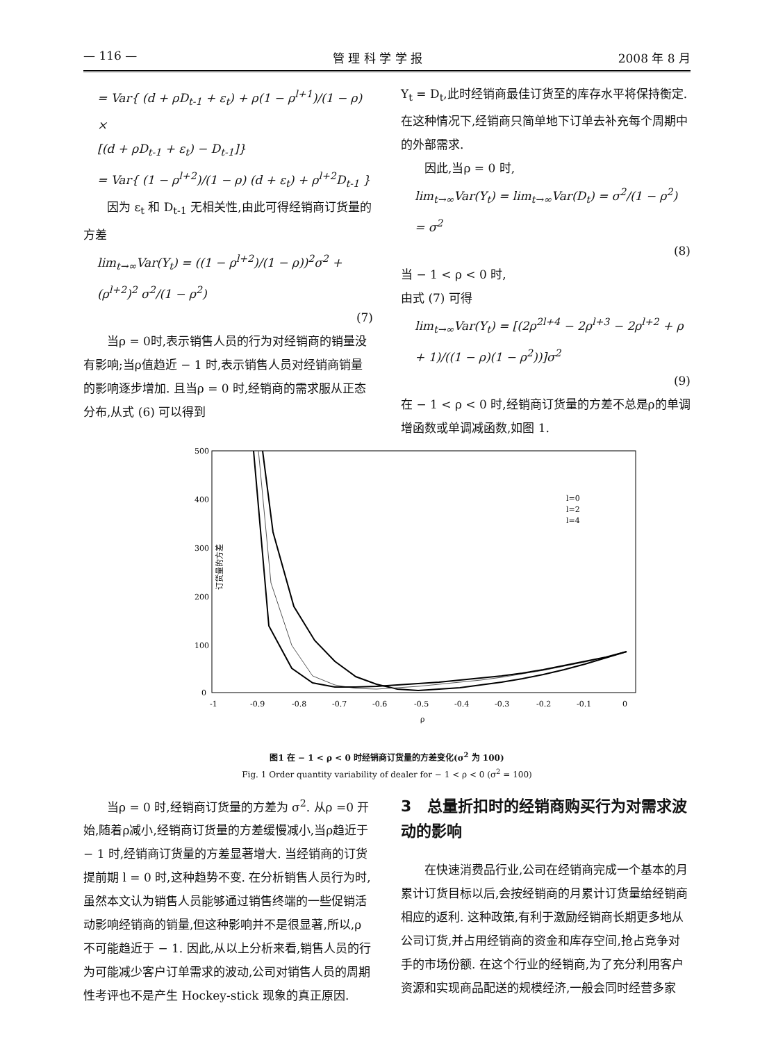— 116 — 管 理 科 学 学 报 2008 年 8 月
= Var{ (d + ρD<sub>t-1</sub> + ε<sub>t</sub>) + ρ(1 − ρ<sup>l+1</sup>)/(1 − ρ) ×
[(d + ρD<sub>t-1</sub> + ε<sub>t</sub>) − D<sub>t-1</sub>]}
= Var{ (1 − ρ<sup>l+2</sup>)/(1 − ρ) (d + ε<sub>t</sub>) + ρ<sup>l+2</sup>D<sub>t-1</sub> }
因为 ε<sub>t</sub> 和 D<sub>t-1</sub> 无相关性,由此可得经销商订货量的方差
lim<sub>t→∞</sub>Var(Y<sub>t</sub>) = ((1 − ρ<sup>l+2</sup>)/(1 − ρ))<sup>2</sup>σ<sup>2</sup> + (ρ<sup>l+2</sup>)<sup>2</sup> σ<sup>2</sup>/(1 − ρ<sup>2</sup>)
(7)
当ρ = 0时,表示销售人员的行为对经销商的销量没有影响;当ρ值趋近 − 1 时,表示销售人员对经销商销量的影响逐步增加. 且当ρ = 0 时,经销商的需求服从正态分布,从式 (6) 可以得到
Y<sub>t</sub> = D<sub>t</sub>,此时经销商最佳订货至的库存水平将保持衡定. 在这种情况下,经销商只简单地下订单去补充每个周期中的外部需求.
因此,当ρ = 0 时,
lim<sub>t→∞</sub>Var(Y<sub>t</sub>) = lim<sub>t→∞</sub>Var(D<sub>t</sub>) = σ<sup>2</sup>/(1 − ρ<sup>2</sup>) = σ<sup>2</sup>
(8)
当 − 1 < ρ < 0 时,
由式 (7) 可得
lim<sub>t→∞</sub>Var(Y<sub>t</sub>) = [(2ρ<sup>2l+4</sup> − 2ρ<sup>l+3</sup> − 2ρ<sup>l+2</sup> + ρ + 1)/((1 − ρ)(1 − ρ<sup>2</sup>))]σ<sup>2</sup>
(9)
在 − 1 < ρ < 0 时,经销商订货量的方差不总是ρ的单调增函数或单调减函数,如图 1.
500
400
300
200
100
0
订货量的方差
-1
-0.9
-0.8
-0.7
-0.6
-0.5
-0.4
-0.3
-0.2
-0.1
0
ρ
l=0
l=2
l=4
图1 在 − 1 < ρ < 0 时经销商订货量的方差变化(σ<sup>2</sup> 为 100)
Fig. 1 Order quantity variability of dealer for − 1 < ρ < 0 (σ<sup>2</sup> = 100)
当ρ = 0 时,经销商订货量的方差为 σ<sup>2</sup>. 从ρ =0 开始,随着ρ减小,经销商订货量的方差缓慢减小,当ρ趋近于 − 1 时,经销商订货量的方差显著增大. 当经销商的订货提前期 l = 0 时,这种趋势不变. 在分析销售人员行为时,虽然本文认为销售人员能够通过销售终端的一些促销活动影响经销商的销量,但这种影响并不是很显著,所以,ρ 不可能趋近于 − 1. 因此,从以上分析来看,销售人员的行为可能减少客户订单需求的波动,公司对销售人员的周期性考评也不是产生 Hockey-stick 现象的真正原因.
3 总量折扣时的经销商购买行为对需求波动的影响
在快速消费品行业,公司在经销商完成一个基本的月累计订货目标以后,会按经销商的月累计订货量给经销商相应的返利. 这种政策,有利于激励经销商长期更多地从公司订货,并占用经销商的资金和库存空间,抢占竞争对手的市场份额. 在这个行业的经销商,为了充分利用客户资源和实现商品配送的规模经济,一般会同时经营多家